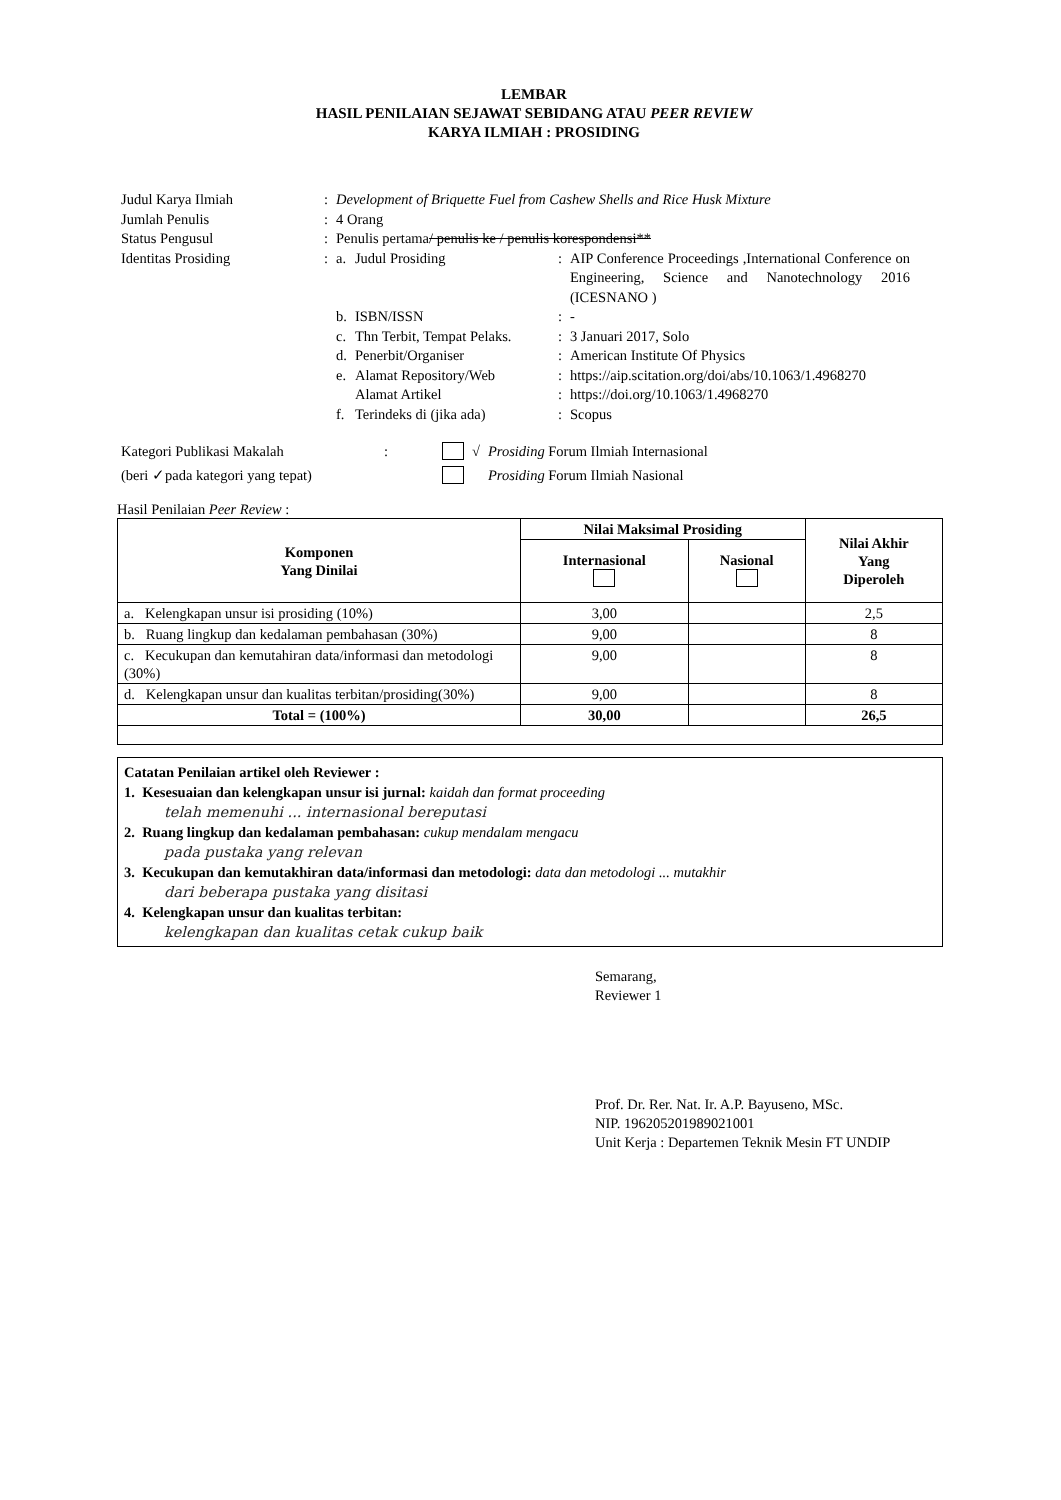LEMBAR
HASIL PENILAIAN SEJAWAT SEBIDANG ATAU PEER REVIEW
KARYA ILMIAH : PROSIDING
| Judul Karya Ilmiah | : | Development of Briquette Fuel from Cashew Shells and Rice Husk Mixture | | | |
| Jumlah Penulis | : | 4 Orang | | | |
| Status Pengusul | : | Penulis pertama / penulis ke / penulis korespondensi** | | | |
| Identitas Prosiding | : | a. | Judul Prosiding | : | AIP Conference Proceedings ,International Conference on Engineering, Science and Nanotechnology 2016 (ICESNANO ) |
| | | b. | ISBN/ISSN | : | - |
| | | c. | Thn Terbit, Tempat Pelaks. | : | 3 Januari 2017, Solo |
| | | d. | Penerbit/Organiser | : | American Institute Of Physics |
| | | e. | Alamat Repository/Web | : | https://aip.scitation.org/doi/abs/10.1063/1.4968270 |
| | | | Alamat Artikel | : | https://doi.org/10.1063/1.4968270 |
| | | f. | Terindeks di (jika ada) | : | Scopus |
| Kategori Publikasi Makalah | : | | √ | Prosiding Forum Ilmiah Internasional |
| (beri ✓pada kategori yang tepat) | | | | Prosiding Forum Ilmiah Nasional |
Hasil Penilaian Peer Review :
| Komponen Yang Dinilai | Nilai Maksimal Prosiding | | Nilai Akhir Yang Diperoleh |
| --- | --- | --- | --- |
| | Internasional | Nasional | |
| a. Kelengkapan unsur isi prosiding (10%) | 3,00 | | 2,5 |
| b. Ruang lingkup dan kedalaman pembahasan (30%) | 9,00 | | 8 |
| c. Kecukupan dan kemutahiran data/informasi dan metodologi (30%) | 9,00 | | 8 |
| d. Kelengkapan unsur dan kualitas terbitan/prosiding(30%) | 9,00 | | 8 |
| Total = (100%) | 30,00 | | 26,5 |
Catatan Penilaian artikel oleh Reviewer :
1. Kesesuaian dan kelengkapan unsur isi jurnal: kaidah dan format proceeding
telah memenuhi ... internasional bereputasi
2. Ruang lingkup dan kedalaman pembahasan: cukup mendalam mengacu
pada pustaka yang relevan
3. Kecukupan dan kemutakhiran data/informasi dan metodologi: data dan metodologi ... mutakhir
dari beberapa pustaka yang disitasi
4. Kelengkapan unsur dan kualitas terbitan:
kelengkapan dan kualitas cetak cukup baik
Semarang,
Reviewer 1
Prof. Dr. Rer. Nat. Ir. A.P. Bayuseno, MSc.
NIP. 196205201989021001
Unit Kerja : Departemen Teknik Mesin FT UNDIP